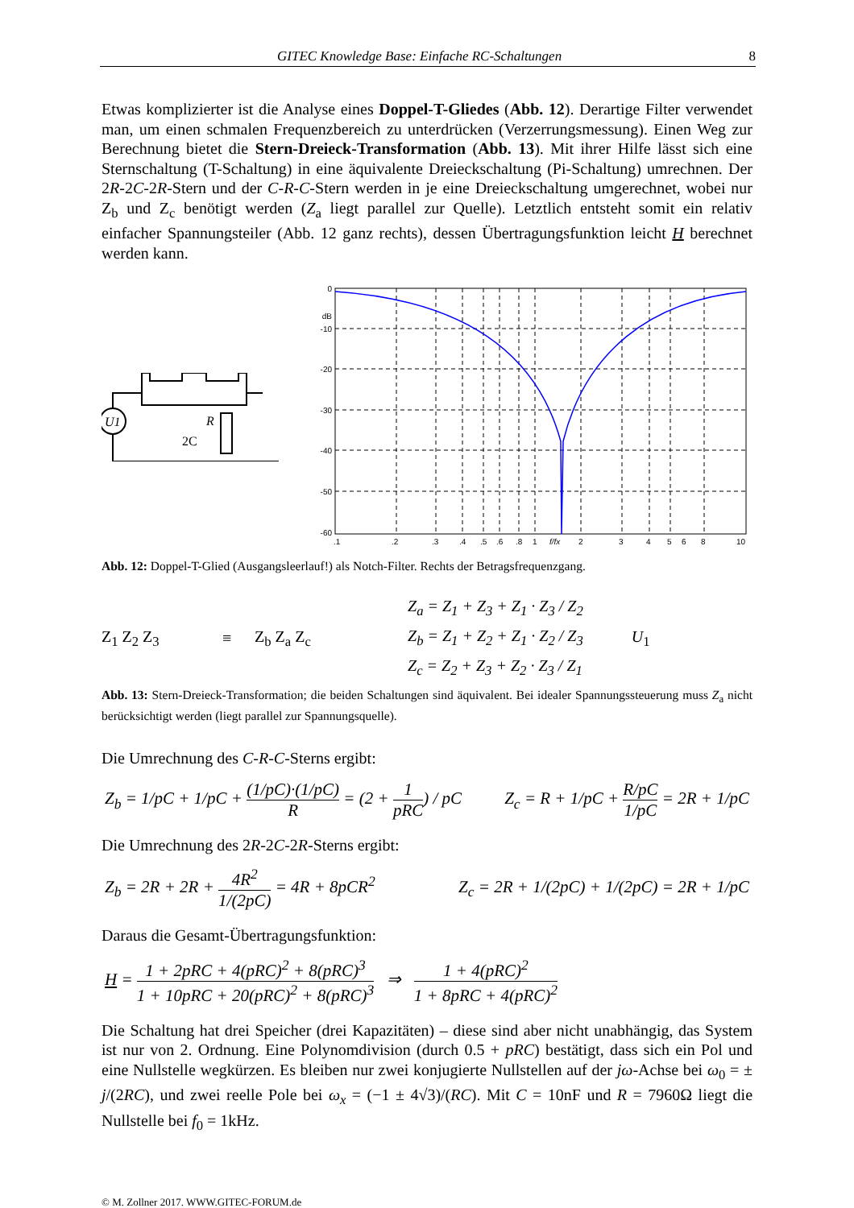GITEC Knowledge Base: Einfache RC-Schaltungen 8
Etwas komplizierter ist die Analyse eines Doppel-T-Gliedes (Abb. 12). Derartige Filter verwendet man, um einen schmalen Frequenzbereich zu unterdrücken (Verzerrungsmessung). Einen Weg zur Berechnung bietet die Stern-Dreieck-Transformation (Abb. 13). Mit ihrer Hilfe lässt sich eine Sternschaltung (T-Schaltung) in eine äquivalente Dreieckschaltung (Pi-Schaltung) umrechnen. Der 2R-2C-2R-Stern und der C-R-C-Stern werden in je eine Dreieckschaltung umgerechnet, wobei nur Z<sub>b</sub> und Z<sub>c</sub> benötigt werden (Z<sub>a</sub> liegt parallel zur Quelle). Letztlich entsteht somit ein relativ einfacher Spannungsteiler (Abb. 12 ganz rechts), dessen Übertragungsfunktion leicht H berechnet werden kann.
U1
R
2C
0
dB
-10
-20
-30
-40
-50
-60
.1
.2
.3
.4
.5
.6
.8
1
f/fx
2
3
4
5
6
8
10
Abb. 12: Doppel-T-Glied (Ausgangsleerlauf!) als Notch-Filter. Rechts der Betragsfrequenzgang.
Z<sub>1</sub> Z<sub>2</sub> Z<sub>3</sub> ≡ Z<sub>b</sub> Z<sub>a</sub> Z<sub>c</sub>
Z<sub>a</sub> = Z<sub>1</sub> + Z<sub>3</sub> + Z<sub>1</sub> · Z<sub>3</sub> / Z<sub>2</sub>
Z<sub>b</sub> = Z<sub>1</sub> + Z<sub>2</sub> + Z<sub>1</sub> · Z<sub>2</sub> / Z<sub>3</sub>
Z<sub>c</sub> = Z<sub>2</sub> + Z<sub>3</sub> + Z<sub>2</sub> · Z<sub>3</sub> / Z<sub>1</sub>
U<sub>1</sub>
Abb. 13: Stern-Dreieck-Transformation; die beiden Schaltungen sind äquivalent. Bei idealer Spannungssteuerung muss Z<sub>a</sub> nicht berücksichtigt werden (liegt parallel zur Spannungsquelle).
Die Umrechnung des C-R-C-Sterns ergibt:
Z<sub>b</sub> = 1/pC + 1/pC + (1/pC)·(1/pC) R = (2 + 1 pRC) / pC Z<sub>c</sub> = R + 1/pC + R/pC 1/pC = 2R + 1/pC
Die Umrechnung des 2R-2C-2R-Sterns ergibt:
Z<sub>b</sub> = 2R + 2R + 4R<sup>2</sup> 1/(2pC) = 4R + 8pCR<sup>2</sup> Z<sub>c</sub> = 2R + 1/(2pC) + 1/(2pC) = 2R + 1/pC
Daraus die Gesamt-Übertragungsfunktion:
H = 1 + 2pRC + 4(pRC)<sup>2</sup> + 8(pRC)<sup>3</sup> 1 + 10pRC + 20(pRC)<sup>2</sup> + 8(pRC)<sup>3</sup> ⇒ 1 + 4(pRC)<sup>2</sup> 1 + 8pRC + 4(pRC)<sup>2</sup>
Die Schaltung hat drei Speicher (drei Kapazitäten) – diese sind aber nicht unabhängig, das System ist nur von 2. Ordnung. Eine Polynomdivision (durch 0.5 + pRC) bestätigt, dass sich ein Pol und eine Nullstelle wegkürzen. Es bleiben nur zwei konjugierte Nullstellen auf der jω-Achse bei ω<sub>0</sub> = ± j/(2RC), und zwei reelle Pole bei ω<sub>x</sub> = (−1 ± 4√3)/(RC). Mit C = 10nF und R = 7960Ω liegt die Nullstelle bei f<sub>0</sub> = 1kHz.
© M. Zollner 2017. WWW.GITEC-FORUM.de